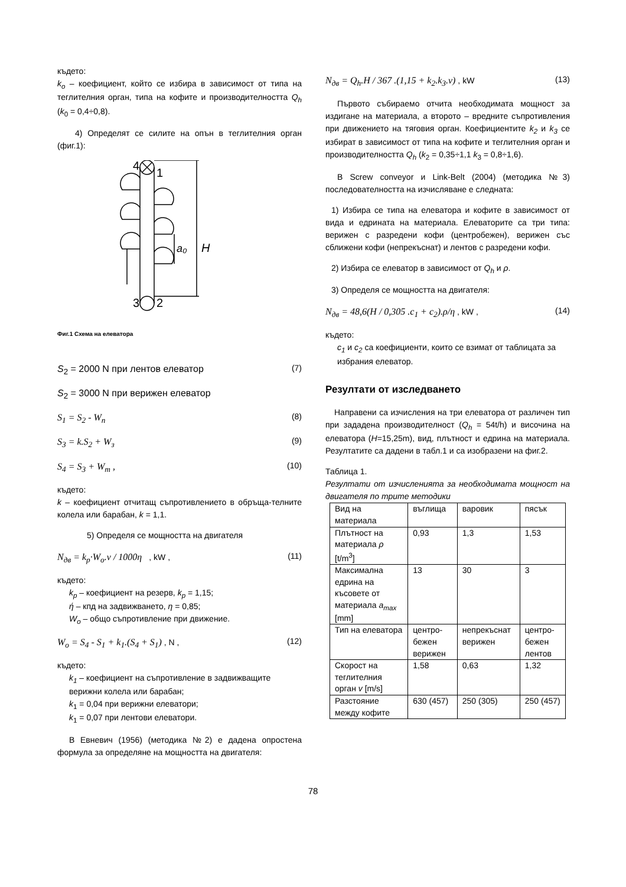където:
k<sub>o</sub> – коефициент, който се избира в зависимост от типа на теглителния орган, типа на кофите и производителността Q<sub>h</sub> (k<sub>0</sub> = 0,4÷0,8).
4) Определят се силите на опън в теглителния орган (фиг.1):
4
1
3
2
a₀
H
Фиг.1 Схема на елеватора
S<sub>2</sub> = 2000 N при лентов елеватор (7)
S<sub>2</sub> = 3000 N при верижен елеватор
S<sub>1</sub> = S<sub>2</sub> - W<sub>n</sub> (8)
S<sub>3</sub> = k.S<sub>2</sub> + W<sub>з</sub> (9)
S<sub>4</sub> = S<sub>3</sub> + W<sub>m</sub> , (10)
където:
k – коефициент отчитащ съпротивлението в обръща-телните колела или барабан, k = 1,1.
5) Определя се мощността на двигателя
N<sub>дв</sub> = k<sub>p</sub>·W<sub>o</sub>.v / 1000η , kW , (11)
където:
k<sub>p</sub> – коефициент на резерв, k<sub>p</sub> = 1,15;
ή – кпд на задвижването, η = 0,85;
W<sub>o</sub> – общо съпротивление при движение.
W<sub>o</sub> = S<sub>4</sub> - S<sub>1</sub> + k<sub>1</sub>.(S<sub>4</sub> + S<sub>1</sub>) , N , (12)
където:
k<sub>1</sub> – коефициент на съпротивление в задвижващите верижни колела или барабан;
k<sub>1</sub> = 0,04 при верижни елеватори;
k<sub>1</sub> = 0,07 при лентови елеватори.
В Евневич (1956) (методика №2) е дадена опростена формула за определяне на мощността на двигателя:
N<sub>дв</sub> = Q<sub>h</sub>.H / 367 .(1,15 + k<sub>2</sub>.k<sub>3</sub>.v) , kW (13)
Първото събираемо отчита необходимата мощност за издигане на материала, а второто – вредните съпротивления при движението на тяговия орган. Коефициентите k<sub>2</sub> и k<sub>3</sub> се избират в зависимост от типа на кофите и теглителния орган и производителността Q<sub>h</sub> (k<sub>2</sub> = 0,35÷1,1 k<sub>3</sub> = 0,8÷1,6).
В Screw conveyor и Link-Belt (2004) (методика №3) последователността на изчисляване е следната:
1) Избира се типа на елеватора и кофите в зависимост от вида и едрината на материала. Елеваторите са три типа: верижен с разредени кофи (центробежен), верижен със сближени кофи (непрекъснат) и лентов с разредени кофи.
2) Избира се елеватор в зависимост от Q<sub>h</sub> и ρ.
3) Определя се мощността на двигателя:
N<sub>дв</sub> = 48,6(H / 0,305 .c<sub>1</sub> + c<sub>2</sub>).ρ/η , kW , (14)
където:
c<sub>1</sub> и c<sub>2</sub> са коефициенти, които се взимат от таблицата за избрания елеватор.
Резултати от изследването
Направени са изчисления на три елеватора от различен тип при зададена производителност (Q<sub>h</sub> = 54t/h) и височина на елеватора (H=15,25m), вид, плътност и едрина на материала. Резултатите са дадени в табл.1 и са изобразени на фиг.2.
Таблица 1.
Резултати от изчисленията за необходимата мощност на двигателя по трите методики
| Вид на материала | въглища | варовик | пясък |
| Плътност на материала ρ [t/m<sup>3</sup>] | 0,93 | 1,3 | 1,53 |
| Максимална едрина на късовете от материала a<sub>max</sub> [mm] | 13 | 30 | 3 |
| Тип на елеватора | центро-бежен верижен | непрекъснат верижен | центро-бежен лентов |
| Скорост на теглителния орган v [m/s] | 1,58 | 0,63 | 1,32 |
| Разстояние между кофите | 630 (457) | 250 (305) | 250 (457) |
78